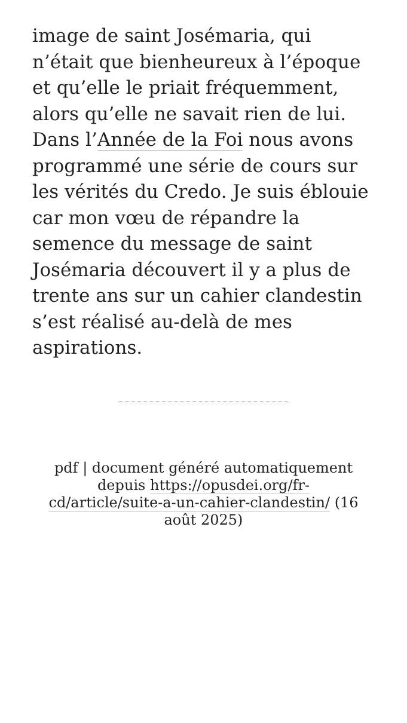image de saint Josémaria, qui n’était que bienheureux à l’époque et qu’elle le priait fréquemment, alors qu’elle ne savait rien de lui. Dans l’Année de la Foi nous avons programmé une série de cours sur les vérités du Credo. Je suis éblouie car mon vœu de répandre la semence du message de saint Josémaria découvert il y a plus de trente ans sur un cahier clandestin s’est réalisé au-delà de mes aspirations.
pdf | document généré automatiquement depuis https://opusdei.org/fr-cd/article/suite-a-un-cahier-clandestin/ (16 août 2025)